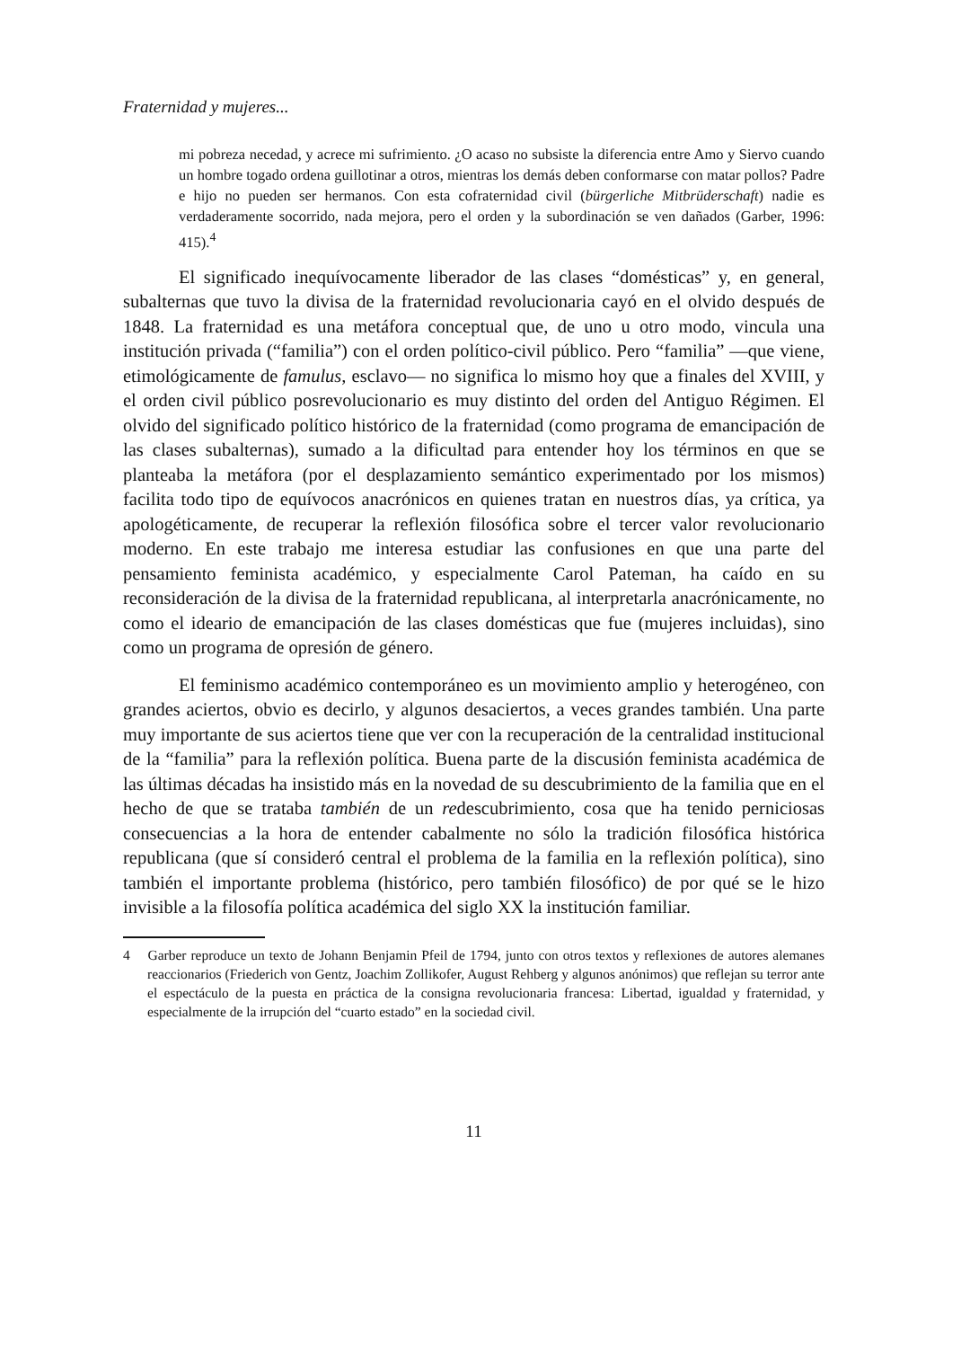Fraternidad y mujeres...
mi pobreza necedad, y acrece mi sufrimiento. ¿O acaso no subsiste la diferencia entre Amo y Siervo cuando un hombre togado ordena guillotinar a otros, mientras los demás deben conformarse con matar pollos? Padre e hijo no pueden ser hermanos. Con esta cofraternidad civil (bürgerliche Mitbrüderschaft) nadie es verdaderamente socorrido, nada mejora, pero el orden y la subordinación se ven dañados (Garber, 1996: 415).<sup>4</sup>
El significado inequívocamente liberador de las clases “domésticas” y, en general, subalternas que tuvo la divisa de la fraternidad revolucionaria cayó en el olvido después de 1848. La fraternidad es una metáfora conceptual que, de uno u otro modo, vincula una institución privada (“familia”) con el orden político-civil público. Pero “familia” —que viene, etimológicamente de famulus, esclavo— no significa lo mismo hoy que a finales del XVIII, y el orden civil público posrevolucionario es muy distinto del orden del Antiguo Régimen. El olvido del significado político histórico de la fraternidad (como programa de emancipación de las clases subalternas), sumado a la dificultad para entender hoy los términos en que se planteaba la metáfora (por el desplazamiento semántico experimentado por los mismos) facilita todo tipo de equívocos anacrónicos en quienes tratan en nuestros días, ya crítica, ya apologéticamente, de recuperar la reflexión filosófica sobre el tercer valor revolucionario moderno. En este trabajo me interesa estudiar las confusiones en que una parte del pensamiento feminista académico, y especialmente Carol Pateman, ha caído en su reconsideración de la divisa de la fraternidad republicana, al interpretarla anacrónicamente, no como el ideario de emancipación de las clases domésticas que fue (mujeres incluidas), sino como un programa de opresión de género.
El feminismo académico contemporáneo es un movimiento amplio y heterogéneo, con grandes aciertos, obvio es decirlo, y algunos desaciertos, a veces grandes también. Una parte muy importante de sus aciertos tiene que ver con la recuperación de la centralidad institucional de la “familia” para la reflexión política. Buena parte de la discusión feminista académica de las últimas décadas ha insistido más en la novedad de su descubrimiento de la familia que en el hecho de que se trataba también de un redescubrimiento, cosa que ha tenido perniciosas consecuencias a la hora de entender cabalmente no sólo la tradición filosófica histórica republicana (que sí consideró central el problema de la familia en la reflexión política), sino también el importante problema (histórico, pero también filosófico) de por qué se le hizo invisible a la filosofía política académica del siglo XX la institución familiar.
4 Garber reproduce un texto de Johann Benjamin Pfeil de 1794, junto con otros textos y reflexiones de autores alemanes reaccionarios (Friederich von Gentz, Joachim Zollikofer, August Rehberg y algunos anónimos) que reflejan su terror ante el espectáculo de la puesta en práctica de la consigna revolucionaria francesa: Libertad, igualdad y fraternidad, y especialmente de la irrupción del “cuarto estado” en la sociedad civil.
11